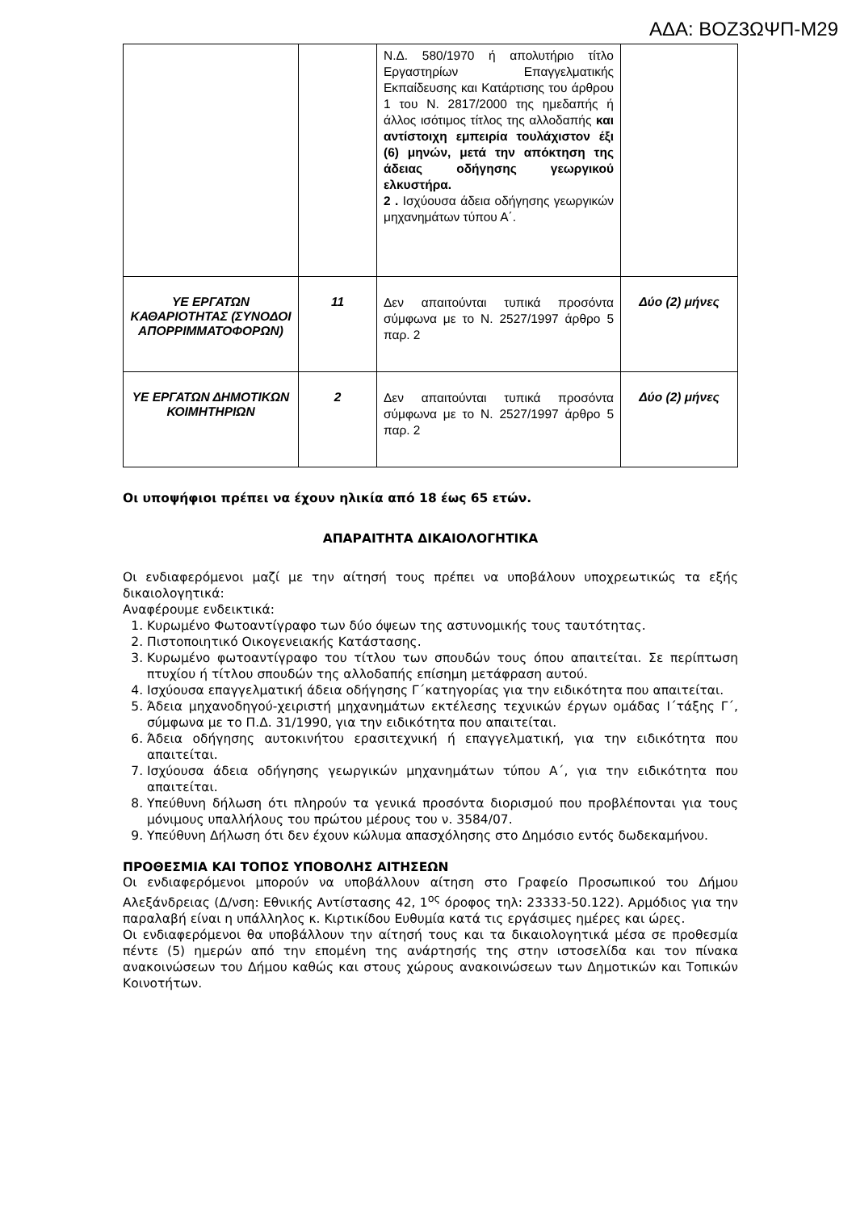ΑΔΑ: ΒΟΖ3ΩΨΠ-Μ29
| | | Ν.Δ. 580/1970 ή απολυτήριο τίτλο Εργαστηρίων Επαγγελματικής Εκπαίδευσης και Κατάρτισης του άρθρου 1 του Ν. 2817/2000 της ημεδαπής ή άλλος ισότιμος τίτλος της αλλοδαπής και αντίστοιχη εμπειρία τουλάχιστον έξι (6) μηνών, μετά την απόκτηση της άδειας οδήγησης γεωργικού ελκυστήρα. 2 . Ισχύουσα άδεια οδήγησης γεωργικών μηχανημάτων τύπου Α΄. | |
| ΥΕ ΕΡΓΑΤΩΝ ΚΑΘΑΡΙΟΤΗΤΑΣ (ΣΥΝΟΔΟΙ ΑΠΟΡΡΙΜΜΑΤΟΦΟΡΩΝ) | 11 | Δεν απαιτούνται τυπικά προσόντα σύμφωνα με το Ν. 2527/1997 άρθρο 5 παρ. 2 | Δύο (2) μήνες |
| ΥΕ ΕΡΓΑΤΩΝ ΔΗΜΟΤΙΚΩΝ ΚΟΙΜΗΤΗΡΙΩΝ | 2 | Δεν απαιτούνται τυπικά προσόντα σύμφωνα με το Ν. 2527/1997 άρθρο 5 παρ. 2 | Δύο (2) μήνες |
Οι υποψήφιοι πρέπει να έχουν ηλικία από 18 έως 65 ετών.
ΑΠΑΡΑΙΤΗΤΑ ΔΙΚΑΙΟΛΟΓΗΤΙΚΑ
Οι ενδιαφερόμενοι μαζί με την αίτησή τους πρέπει να υποβάλουν υποχρεωτικώς τα εξής δικαιολογητικά:
Αναφέρουμε ενδεικτικά:
1. Κυρωμένο Φωτοαντίγραφο των δύο όψεων της αστυνομικής τους ταυτότητας.
2. Πιστοποιητικό Οικογενειακής Κατάστασης.
3. Κυρωμένο φωτοαντίγραφο του τίτλου των σπουδών τους όπου απαιτείται. Σε περίπτωση πτυχίου ή τίτλου σπουδών της αλλοδαπής επίσημη μετάφραση αυτού.
4. Ισχύουσα επαγγελματική άδεια οδήγησης Γ΄κατηγορίας για την ειδικότητα που απαιτείται.
5. Άδεια μηχανοδηγού-χειριστή μηχανημάτων εκτέλεσης τεχνικών έργων ομάδας Ι΄τάξης Γ΄, σύμφωνα με το Π.Δ. 31/1990, για την ειδικότητα που απαιτείται.
6. Άδεια οδήγησης αυτοκινήτου ερασιτεχνική ή επαγγελματική, για την ειδικότητα που απαιτείται.
7. Ισχύουσα άδεια οδήγησης γεωργικών μηχανημάτων τύπου Α΄, για την ειδικότητα που απαιτείται.
8. Υπεύθυνη δήλωση ότι πληρούν τα γενικά προσόντα διορισμού που προβλέπονται για τους μόνιμους υπαλλήλους του πρώτου μέρους του ν. 3584/07.
9. Υπεύθυνη Δήλωση ότι δεν έχουν κώλυμα απασχόλησης στο Δημόσιο εντός δωδεκαμήνου.
ΠΡΟΘΕΣΜΙΑ ΚΑΙ ΤΟΠΟΣ ΥΠΟΒΟΛΗΣ ΑΙΤΗΣΕΩΝ
Οι ενδιαφερόμενοι μπορούν να υποβάλλουν αίτηση στο Γραφείο Προσωπικού του Δήμου Αλεξάνδρειας (Δ/νση: Εθνικής Αντίστασης 42, 1<sup>ος</sup> όροφος τηλ: 23333-50.122). Αρμόδιος για την παραλαβή είναι η υπάλληλος κ. Κιρτικίδου Ευθυμία κατά τις εργάσιμες ημέρες και ώρες.
Οι ενδιαφερόμενοι θα υποβάλλουν την αίτησή τους και τα δικαιολογητικά μέσα σε προθεσμία πέντε (5) ημερών από την επομένη της ανάρτησής της στην ιστοσελίδα και τον πίνακα ανακοινώσεων του Δήμου καθώς και στους χώρους ανακοινώσεων των Δημοτικών και Τοπικών Κοινοτήτων.